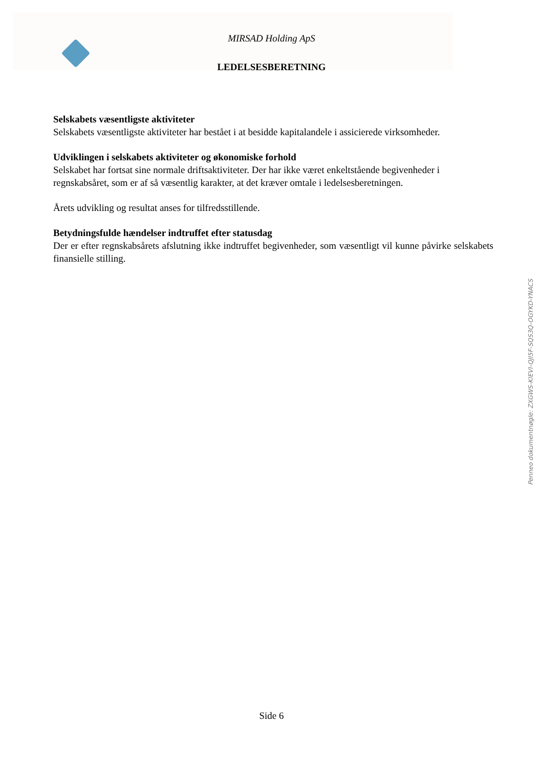MIRSAD Holding ApS
LEDELSESBERETNING
Selskabets væsentligste aktiviteter
Selskabets væsentligste aktiviteter har bestået i at besidde kapitalandele i assicierede virksomheder.
Udviklingen i selskabets aktiviteter og økonomiske forhold
Selskabet har fortsat sine normale driftsaktiviteter. Der har ikke været enkeltstående begivenheder i regnskabsåret, som er af så væsentlig karakter, at det kræver omtale i ledelsesberetningen.
Årets udvikling og resultat anses for tilfredsstillende.
Betydningsfulde hændelser indtruffet efter statusdag
Der er efter regnskabsårets afslutning ikke indtruffet begivenheder, som væsentligt vil kunne påvirke selskabets finansielle stilling.
Penneo dokumentnøgle: ZXGWS-KIEVI-QJI5F-SQS3Q-OGYKD-YNACS
Side 6